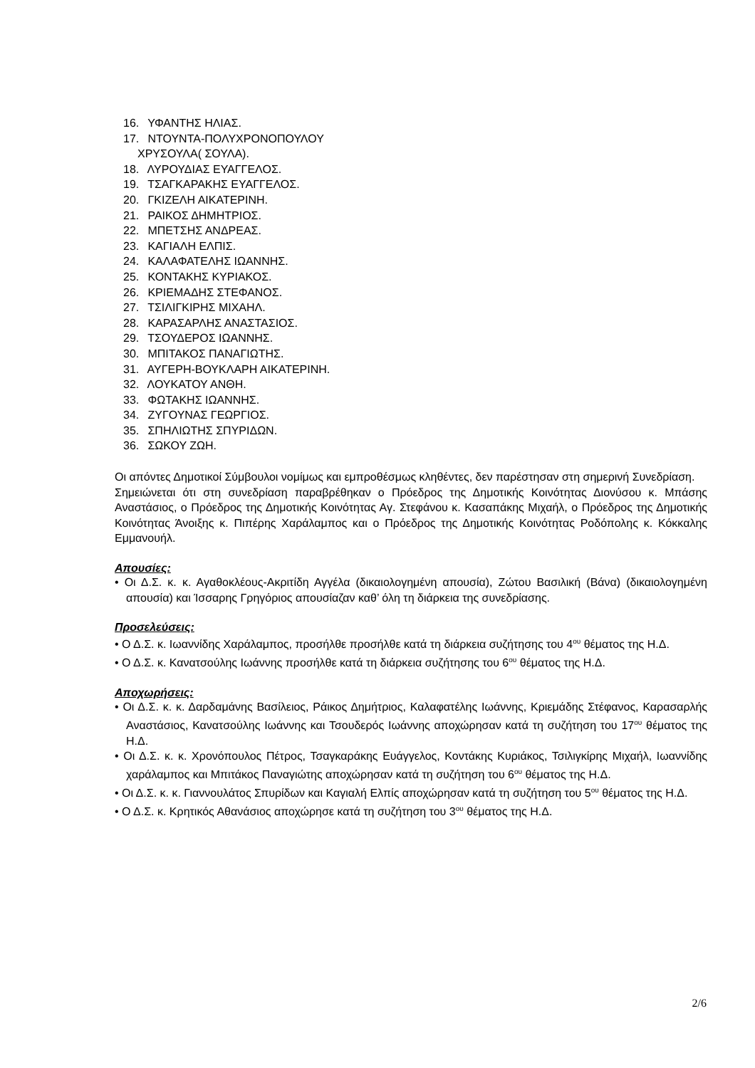16. ΥΦΑΝΤΗΣ ΗΛΙΑΣ.
17. ΝΤΟΥΝΤΑ-ΠΟΛΥΧΡΟΝΟΠΟΥΛΟΥ
ΧΡΥΣΟΥΛΑ( ΣΟΥΛΑ).
18. ΛΥΡΟΥΔΙΑΣ ΕΥΑΓΓΕΛΟΣ.
19. ΤΣΑΓΚΑΡΑΚΗΣ ΕΥΑΓΓΕΛΟΣ.
20. ΓΚΙΖΕΛΗ ΑΙΚΑΤΕΡΙΝΗ.
21. ΡΑΙΚΟΣ ΔΗΜΗΤΡΙΟΣ.
22. ΜΠΕΤΣΗΣ ΑΝΔΡΕΑΣ.
23. ΚΑΓΙΑΛΗ ΕΛΠΙΣ.
24. ΚΑΛΑΦΑΤΕΛΗΣ ΙΩΑΝΝΗΣ.
25. ΚΟΝΤΑΚΗΣ ΚΥΡΙΑΚΟΣ.
26. ΚΡΙΕΜΑΔΗΣ ΣΤΕΦΑΝΟΣ.
27. ΤΣΙΛΙΓΚΙΡΗΣ ΜΙΧΑΗΛ.
28. ΚΑΡΑΣΑΡΛΗΣ ΑΝΑΣΤΑΣΙΟΣ.
29. ΤΣΟΥΔΕΡΟΣ ΙΩΑΝΝΗΣ.
30. ΜΠΙΤΑΚΟΣ ΠΑΝΑΓΙΩΤΗΣ.
31. ΑΥΓΕΡΗ-ΒΟΥΚΛΑΡΗ ΑΙΚΑΤΕΡΙΝΗ.
32. ΛΟΥΚΑΤΟΥ ΑΝΘΗ.
33. ΦΩΤΑΚΗΣ ΙΩΑΝΝΗΣ.
34. ΖΥΓΟΥΝΑΣ ΓΕΩΡΓΙΟΣ.
35. ΣΠΗΛΙΩΤΗΣ ΣΠΥΡΙΔΩΝ.
36. ΣΩΚΟΥ ΖΩΗ.
Οι απόντες Δημοτικοί Σύμβουλοι νομίμως και εμπροθέσμως κληθέντες, δεν παρέστησαν στη σημερινή Συνεδρίαση.
Σημειώνεται ότι στη συνεδρίαση παραβρέθηκαν ο Πρόεδρος της Δημοτικής Κοινότητας Διονύσου κ. Μπάσης Αναστάσιος, ο Πρόεδρος της Δημοτικής Κοινότητας Αγ. Στεφάνου κ. Κασαπάκης Μιχαήλ, ο Πρόεδρος της Δημοτικής Κοινότητας Άνοιξης κ. Πιπέρης Χαράλαμπος και ο Πρόεδρος της Δημοτικής Κοινότητας Ροδόπολης κ. Κόκκαλης Εμμανουήλ.
Απουσίες:
• Οι Δ.Σ. κ. κ. Αγαθοκλέους-Ακριτίδη Αγγέλα (δικαιολογημένη απουσία), Ζώτου Βασιλική (Βάνα) (δικαιολογημένη απουσία) και Ίσσαρης Γρηγόριος απουσίαζαν καθ’ όλη τη διάρκεια της συνεδρίασης.
Προσελεύσεις:
• Ο Δ.Σ. κ. Ιωαννίδης Χαράλαμπος, προσήλθε προσήλθε κατά τη διάρκεια συζήτησης του 4<sup>ου</sup> θέματος της Η.Δ.
• Ο Δ.Σ. κ. Κανατσούλης Ιωάννης προσήλθε κατά τη διάρκεια συζήτησης του 6<sup>ου</sup> θέματος της Η.Δ.
Αποχωρήσεις:
• Οι Δ.Σ. κ. κ. Δαρδαμάνης Βασίλειος, Ράικος Δημήτριος, Καλαφατέλης Ιωάννης, Κριεμάδης Στέφανος, Καρασαρλής Αναστάσιος, Κανατσούλης Ιωάννης και Τσουδερός Ιωάννης αποχώρησαν κατά τη συζήτηση του 17<sup>ου</sup> θέματος της Η.Δ.
• Οι Δ.Σ. κ. κ. Χρονόπουλος Πέτρος, Τσαγκαράκης Ευάγγελος, Κοντάκης Κυριάκος, Τσιλιγκίρης Μιχαήλ, Ιωαννίδης χαράλαμπος και Μπιτάκος Παναγιώτης αποχώρησαν κατά τη συζήτηση του 6<sup>ου</sup> θέματος της Η.Δ.
• Οι Δ.Σ. κ. κ. Γιαννουλάτος Σπυρίδων και Καγιαλή Ελπίς αποχώρησαν κατά τη συζήτηση του 5<sup>ου</sup> θέματος της Η.Δ.
• Ο Δ.Σ. κ. Κρητικός Αθανάσιος αποχώρησε κατά τη συζήτηση του 3<sup>ου</sup> θέματος της Η.Δ.
2/6